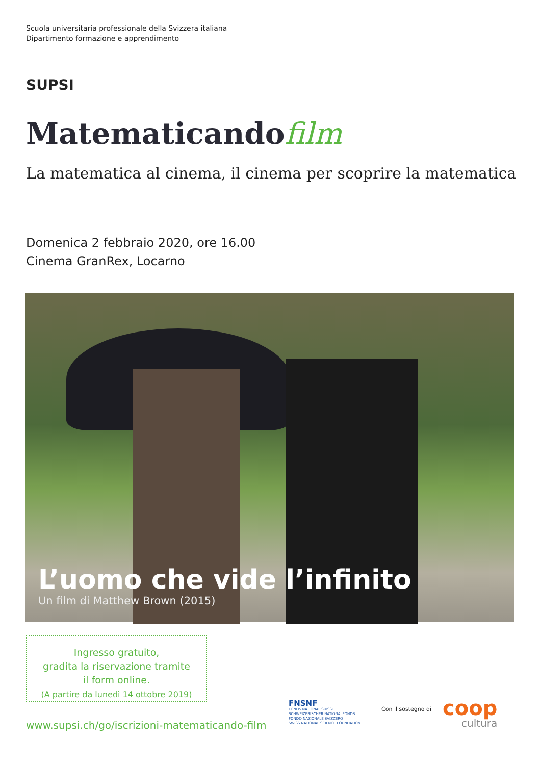Scuola universitaria professionale della Svizzera italiana
Dipartimento formazione e apprendimento
SUPSI
Matematicandofilm
La matematica al cinema, il cinema per scoprire la matematica
Domenica 2 febbraio 2020, ore 16.00
Cinema GranRex, Locarno
L’uomo che vide l’infinito
Un film di Matthew Brown (2015)
Ingresso gratuito,
gradita la riservazione tramite
il form online.
(A partire da lunedì 14 ottobre 2019)
www.supsi.ch/go/iscrizioni-matematicando-film
FNSNF
FONDS NATIONAL SUISSE
SCHWEIZERISCHER NATIONALFONDS
FONDO NAZIONALE SVIZZERO
SWISS NATIONAL SCIENCE FOUNDATION
Con il sostegno di coop
cultura